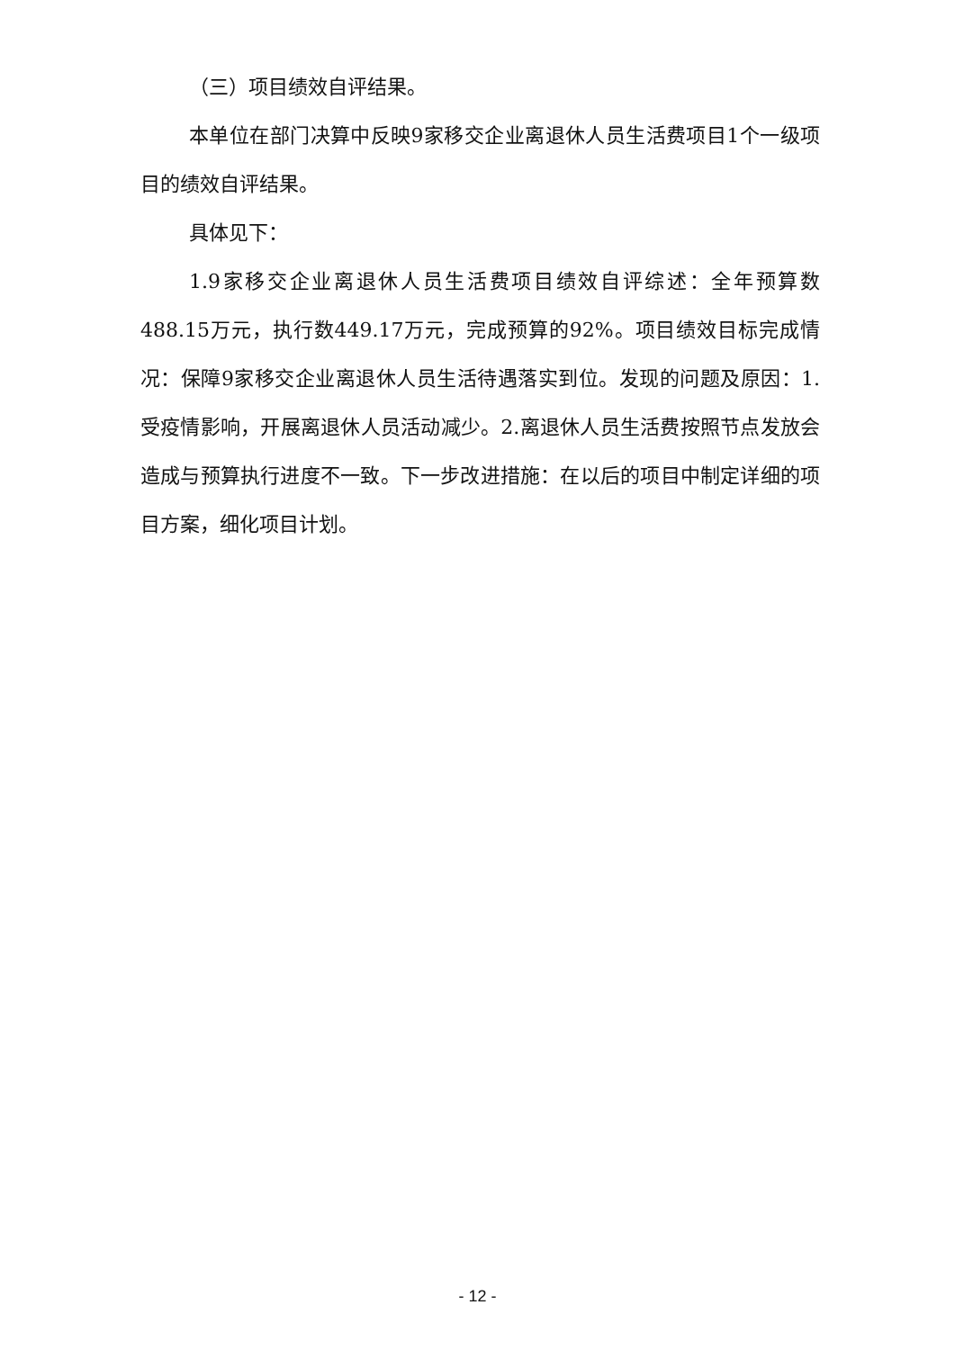（三）项目绩效自评结果。
本单位在部门决算中反映9家移交企业离退休人员生活费项目1个一级项目的绩效自评结果。
具体见下：
1.9家移交企业离退休人员生活费项目绩效自评综述：全年预算数488.15万元，执行数449.17万元，完成预算的92%。项目绩效目标完成情况：保障9家移交企业离退休人员生活待遇落实到位。发现的问题及原因：1.受疫情影响，开展离退休人员活动减少。2.离退休人员生活费按照节点发放会造成与预算执行进度不一致。下一步改进措施：在以后的项目中制定详细的项目方案，细化项目计划。
- 12 -